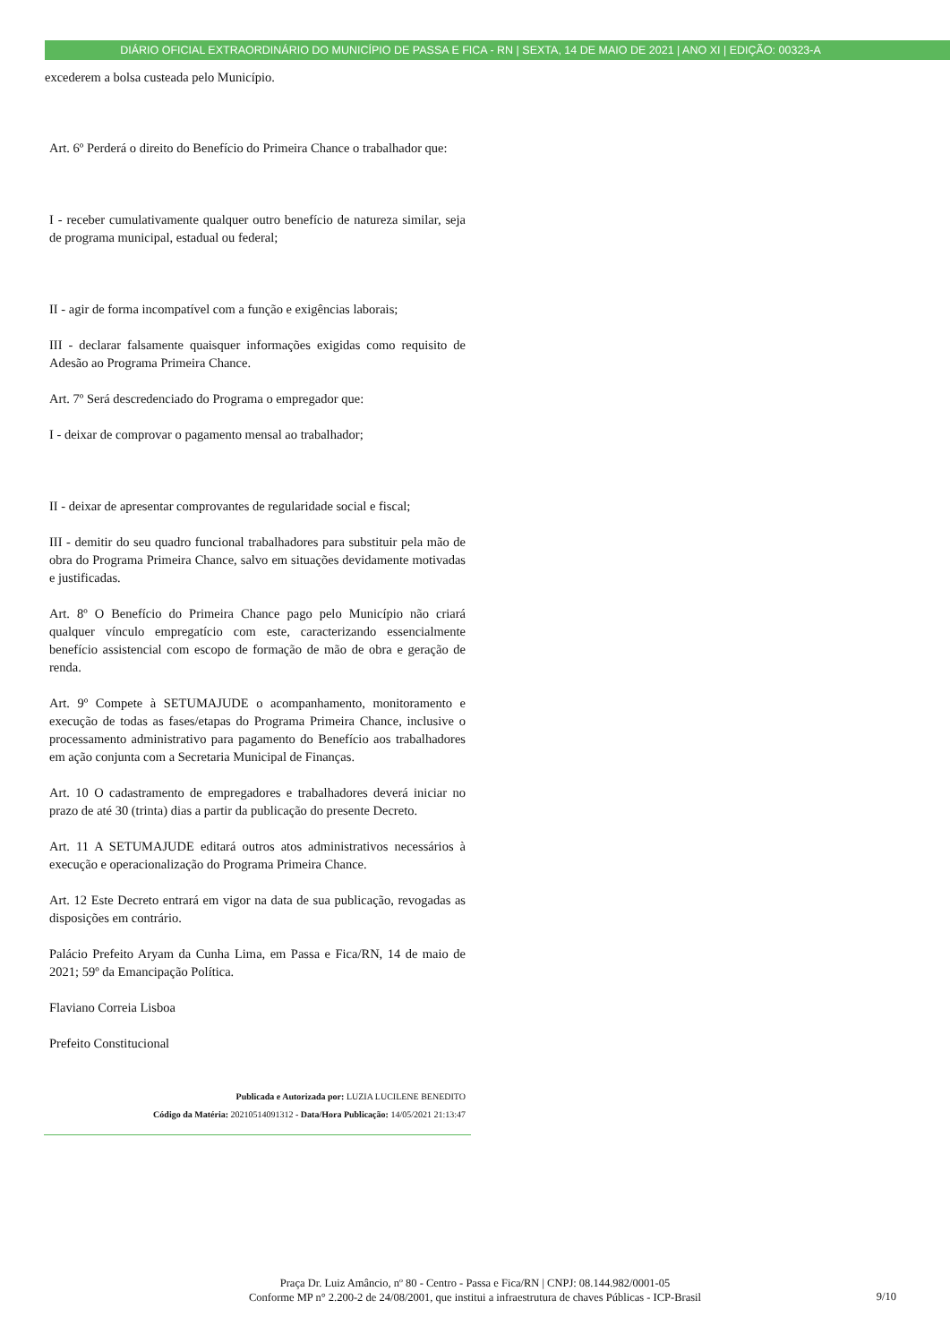DIÁRIO OFICIAL EXTRAORDINÁRIO DO MUNICÍPIO DE PASSA E FICA - RN | SEXTA, 14 DE MAIO DE 2021 | ANO XI | EDIÇÃO: 00323-A
excederem a bolsa custeada pelo Município.
Art. 6º Perderá o direito do Benefício do Primeira Chance o trabalhador que:
I - receber cumulativamente qualquer outro benefício de natureza similar, seja de programa municipal, estadual ou federal;
II - agir de forma incompatível com a função e exigências laborais;
III - declarar falsamente quaisquer informações exigidas como requisito de Adesão ao Programa Primeira Chance.
Art. 7º Será descredenciado do Programa o empregador que:
I - deixar de comprovar o pagamento mensal ao trabalhador;
II - deixar de apresentar comprovantes de regularidade social e fiscal;
III - demitir do seu quadro funcional trabalhadores para substituir pela mão de obra do Programa Primeira Chance, salvo em situações devidamente motivadas e justificadas.
Art. 8º O Benefício do Primeira Chance pago pelo Município não criará qualquer vínculo empregatício com este, caracterizando essencialmente benefício assistencial com escopo de formação de mão de obra e geração de renda.
Art. 9º Compete à SETUMAJUDE o acompanhamento, monitoramento e execução de todas as fases/etapas do Programa Primeira Chance, inclusive o processamento administrativo para pagamento do Benefício aos trabalhadores em ação conjunta com a Secretaria Municipal de Finanças.
Art. 10 O cadastramento de empregadores e trabalhadores deverá iniciar no prazo de até 30 (trinta) dias a partir da publicação do presente Decreto.
Art. 11 A SETUMAJUDE editará outros atos administrativos necessários à execução e operacionalização do Programa Primeira Chance.
Art. 12 Este Decreto entrará em vigor na data de sua publicação, revogadas as disposições em contrário.
Palácio Prefeito Aryam da Cunha Lima, em Passa e Fica/RN, 14 de maio de 2021; 59º da Emancipação Política.
Flaviano Correia Lisboa
Prefeito Constitucional
Publicada e Autorizada por: LUZIA LUCILENE BENEDITO
Código da Matéria: 20210514091312 - Data/Hora Publicação: 14/05/2021 21:13:47
Praça Dr. Luiz Amâncio, nº 80 - Centro - Passa e Fica/RN | CNPJ: 08.144.982/0001-05
Conforme MP n° 2.200-2 de 24/08/2001, que institui a infraestrutura de chaves Públicas - ICP-Brasil
9/10